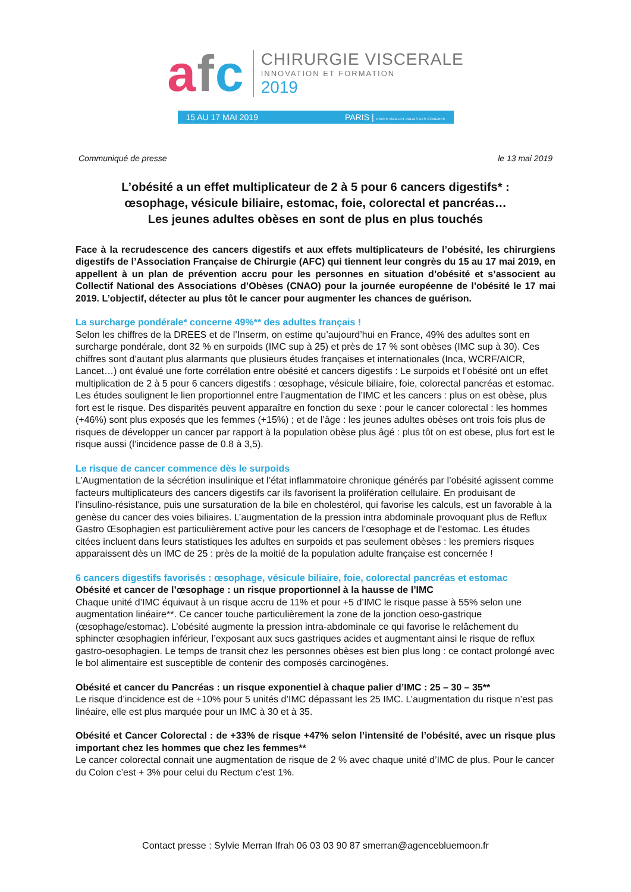afc
CHIRURGIE VISCERALE
INNOVATION ET FORMATION
2019
15 AU 17 MAI 2019 PARIS | PORTE MAILLOT PALAIS DES CONGRES
Communiqué de presse le 13 mai 2019
L’obésité a un effet multiplicateur de 2 à 5 pour 6 cancers digestifs* :
œsophage, vésicule biliaire, estomac, foie, colorectal et pancréas…
Les jeunes adultes obèses en sont de plus en plus touchés
Face à la recrudescence des cancers digestifs et aux effets multiplicateurs de l’obésité, les chirurgiens digestifs de l’Association Française de Chirurgie (AFC) qui tiennent leur congrès du 15 au 17 mai 2019, en appellent à un plan de prévention accru pour les personnes en situation d’obésité et s’associent au Collectif National des Associations d’Obèses (CNAO) pour la journée européenne de l’obésité le 17 mai 2019. L’objectif, détecter au plus tôt le cancer pour augmenter les chances de guérison.
La surcharge pondérale* concerne 49%** des adultes français !
Selon les chiffres de la DREES et de l’Inserm, on estime qu’aujourd’hui en France, 49% des adultes sont en surcharge pondérale, dont 32 % en surpoids (IMC sup à 25) et près de 17 % sont obèses (IMC sup à 30). Ces chiffres sont d’autant plus alarmants que plusieurs études françaises et internationales (Inca, WCRF/AICR, Lancet…) ont évalué une forte corrélation entre obésité et cancers digestifs : Le surpoids et l’obésité ont un effet multiplication de 2 à 5 pour 6 cancers digestifs : œsophage, vésicule biliaire, foie, colorectal pancréas et estomac. Les études soulignent le lien proportionnel entre l’augmentation de l’IMC et les cancers : plus on est obèse, plus fort est le risque. Des disparités peuvent apparaître en fonction du sexe : pour le cancer colorectal : les hommes (+46%) sont plus exposés que les femmes (+15%) ; et de l’âge : les jeunes adultes obèses ont trois fois plus de risques de développer un cancer par rapport à la population obèse plus âgé : plus tôt on est obese, plus fort est le risque aussi (l’incidence passe de 0.8 à 3,5).
Le risque de cancer commence dès le surpoids
L’Augmentation de la sécrétion insulinique et l’état inflammatoire chronique générés par l’obésité agissent comme facteurs multiplicateurs des cancers digestifs car ils favorisent la prolifération cellulaire. En produisant de l’insulino-résistance, puis une sursaturation de la bile en cholestérol, qui favorise les calculs, est un favorable à la genèse du cancer des voies biliaires. L’augmentation de la pression intra abdominale provoquant plus de Reflux Gastro Œsophagien est particulièrement active pour les cancers de l’œsophage et de l’estomac. Les études citées incluent dans leurs statistiques les adultes en surpoids et pas seulement obèses : les premiers risques apparaissent dès un IMC de 25 : près de la moitié de la population adulte française est concernée !
6 cancers digestifs favorisés : œsophage, vésicule biliaire, foie, colorectal pancréas et estomac
Obésité et cancer de l’œsophage : un risque proportionnel à la hausse de l’IMC
Chaque unité d’IMC équivaut à un risque accru de 11% et pour +5 d’IMC le risque passe à 55% selon une augmentation linéaire**. Ce cancer touche particulièrement la zone de la jonction oeso-gastrique (œsophage/estomac). L’obésité augmente la pression intra-abdominale ce qui favorise le relâchement du sphincter œsophagien inférieur, l’exposant aux sucs gastriques acides et augmentant ainsi le risque de reflux gastro-oesophagien. Le temps de transit chez les personnes obèses est bien plus long : ce contact prolongé avec le bol alimentaire est susceptible de contenir des composés carcinogènes.
Obésité et cancer du Pancréas : un risque exponentiel à chaque palier d’IMC : 25 – 30 – 35**
Le risque d’incidence est de +10% pour 5 unités d’IMC dépassant les 25 IMC. L’augmentation du risque n’est pas linéaire, elle est plus marquée pour un IMC à 30 et à 35.
Obésité et Cancer Colorectal : de +33% de risque +47% selon l’intensité de l’obésité, avec un risque plus important chez les hommes que chez les femmes**
Le cancer colorectal connait une augmentation de risque de 2 % avec chaque unité d’IMC de plus. Pour le cancer du Colon c’est + 3% pour celui du Rectum c’est 1%.
Contact presse : Sylvie Merran Ifrah 06 03 03 90 87 smerran@agencebluemoon.fr